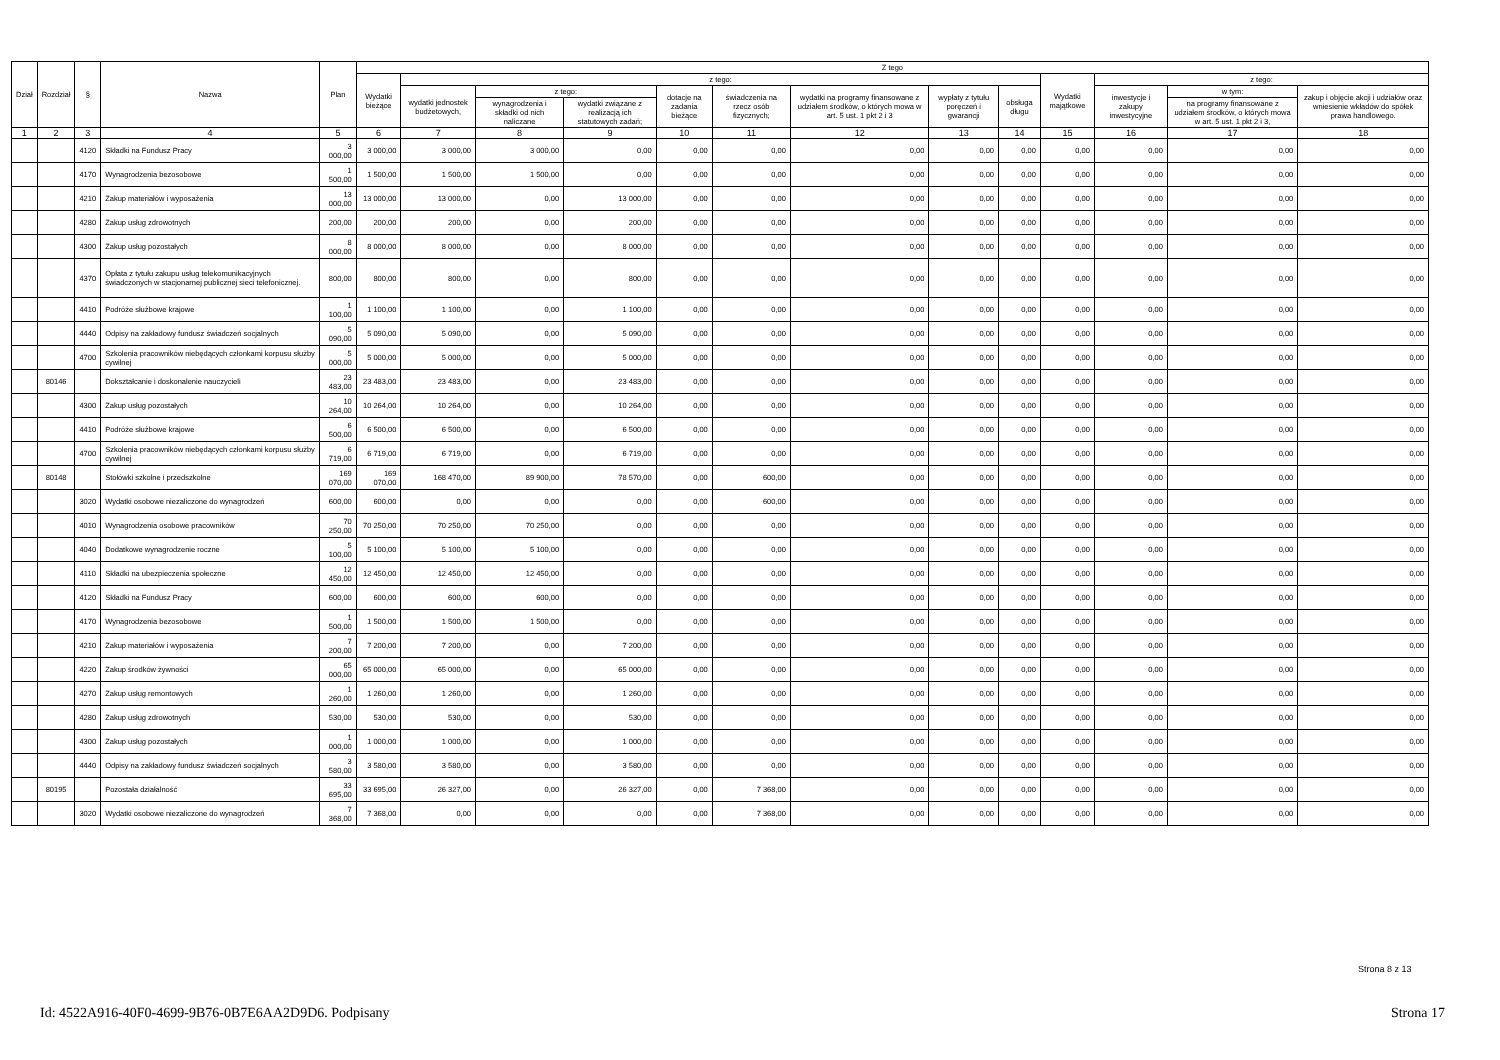| Dział | Rozdział | § | Nazwa | Plan | Z tego | | | | | | | | | | | | |
| --- | --- | --- | --- | --- | --- | --- | --- | --- | --- | --- | --- | --- | --- | --- | --- | --- | --- |
| | | | | | Wydatki bieżące | z tego: | | | | | | | | Wydatki majątkowe | z tego: | | |
| | | | | | | wydatki jednostek budżetowych, | z tego: | | dotacje na zadania bieżące | świadczenia na rzecz osób fizycznych; | wydatki na programy finansowane z udziałem środków, o których mowa w art. 5 ust. 1 pkt 2 i 3 | wypłaty z tytułu poręczeń i gwarancji | obsługa długu | | inwestycje i zakupy inwestycyjne | w tym: | zakup i objęcie akcji i udziałów oraz wniesienie wkładów do spółek prawa handlowego. |
| | | | | | | | wynagrodzenia i składki od nich naliczane | wydatki związane z realizacją ich statutowych zadań; | | | | | | | | na programy finansowane z udziałem środków, o których mowa w art. 5 ust. 1 pkt 2 i 3, | |
| 1 | 2 | 3 | 4 | 5 | 6 | 7 | 8 | 9 | 10 | 11 | 12 | 13 | 14 | 15 | 16 | 17 | 18 |
| | | 4120 | Składki na Fundusz Pracy | 3 000,00 | 3 000,00 | 3 000,00 | 3 000,00 | 0,00 | 0,00 | 0,00 | 0,00 | 0,00 | 0,00 | 0,00 | 0,00 | 0,00 | 0,00 |
| | | 4170 | Wynagrodzenia bezosobowe | 1 500,00 | 1 500,00 | 1 500,00 | 1 500,00 | 0,00 | 0,00 | 0,00 | 0,00 | 0,00 | 0,00 | 0,00 | 0,00 | 0,00 | 0,00 |
| | | 4210 | Zakup materiałów i wyposażenia | 13 000,00 | 13 000,00 | 13 000,00 | 0,00 | 13 000,00 | 0,00 | 0,00 | 0,00 | 0,00 | 0,00 | 0,00 | 0,00 | 0,00 | 0,00 |
| | | 4280 | Zakup usług zdrowotnych | 200,00 | 200,00 | 200,00 | 0,00 | 200,00 | 0,00 | 0,00 | 0,00 | 0,00 | 0,00 | 0,00 | 0,00 | 0,00 | 0,00 |
| | | 4300 | Zakup usług pozostałych | 8 000,00 | 8 000,00 | 8 000,00 | 0,00 | 8 000,00 | 0,00 | 0,00 | 0,00 | 0,00 | 0,00 | 0,00 | 0,00 | 0,00 | 0,00 |
| | | 4370 | Opłata z tytułu zakupu usług telekomunikacyjnych świadczonych w stacjonarnej publicznej sieci telefonicznej. | 800,00 | 800,00 | 800,00 | 0,00 | 800,00 | 0,00 | 0,00 | 0,00 | 0,00 | 0,00 | 0,00 | 0,00 | 0,00 | 0,00 |
| | | 4410 | Podróże służbowe krajowe | 1 100,00 | 1 100,00 | 1 100,00 | 0,00 | 1 100,00 | 0,00 | 0,00 | 0,00 | 0,00 | 0,00 | 0,00 | 0,00 | 0,00 | 0,00 |
| | | 4440 | Odpisy na zakładowy fundusz świadczeń socjalnych | 5 090,00 | 5 090,00 | 5 090,00 | 0,00 | 5 090,00 | 0,00 | 0,00 | 0,00 | 0,00 | 0,00 | 0,00 | 0,00 | 0,00 | 0,00 |
| | | 4700 | Szkolenia pracowników niebędących członkami korpusu służby cywilnej | 5 000,00 | 5 000,00 | 5 000,00 | 0,00 | 5 000,00 | 0,00 | 0,00 | 0,00 | 0,00 | 0,00 | 0,00 | 0,00 | 0,00 | 0,00 |
| | 80146 | | Dokształcanie i doskonalenie nauczycieli | 23 483,00 | 23 483,00 | 23 483,00 | 0,00 | 23 483,00 | 0,00 | 0,00 | 0,00 | 0,00 | 0,00 | 0,00 | 0,00 | 0,00 | 0,00 |
| | | 4300 | Zakup usług pozostałych | 10 264,00 | 10 264,00 | 10 264,00 | 0,00 | 10 264,00 | 0,00 | 0,00 | 0,00 | 0,00 | 0,00 | 0,00 | 0,00 | 0,00 | 0,00 |
| | | 4410 | Podróże służbowe krajowe | 6 500,00 | 6 500,00 | 6 500,00 | 0,00 | 6 500,00 | 0,00 | 0,00 | 0,00 | 0,00 | 0,00 | 0,00 | 0,00 | 0,00 | 0,00 |
| | | 4700 | Szkolenia pracowników niebędących członkami korpusu służby cywilnej | 6 719,00 | 6 719,00 | 6 719,00 | 0,00 | 6 719,00 | 0,00 | 0,00 | 0,00 | 0,00 | 0,00 | 0,00 | 0,00 | 0,00 | 0,00 |
| | 80148 | | Stołówki szkolne i przedszkolne | 169 070,00 | 169 070,00 | 168 470,00 | 89 900,00 | 78 570,00 | 0,00 | 600,00 | 0,00 | 0,00 | 0,00 | 0,00 | 0,00 | 0,00 | 0,00 |
| | | 3020 | Wydatki osobowe niezaliczone do wynagrodzeń | 600,00 | 600,00 | 0,00 | 0,00 | 0,00 | 0,00 | 600,00 | 0,00 | 0,00 | 0,00 | 0,00 | 0,00 | 0,00 | 0,00 |
| | | 4010 | Wynagrodzenia osobowe pracowników | 70 250,00 | 70 250,00 | 70 250,00 | 70 250,00 | 0,00 | 0,00 | 0,00 | 0,00 | 0,00 | 0,00 | 0,00 | 0,00 | 0,00 | 0,00 |
| | | 4040 | Dodatkowe wynagrodzenie roczne | 5 100,00 | 5 100,00 | 5 100,00 | 5 100,00 | 0,00 | 0,00 | 0,00 | 0,00 | 0,00 | 0,00 | 0,00 | 0,00 | 0,00 | 0,00 |
| | | 4110 | Składki na ubezpieczenia społeczne | 12 450,00 | 12 450,00 | 12 450,00 | 12 450,00 | 0,00 | 0,00 | 0,00 | 0,00 | 0,00 | 0,00 | 0,00 | 0,00 | 0,00 | 0,00 |
| | | 4120 | Składki na Fundusz Pracy | 600,00 | 600,00 | 600,00 | 600,00 | 0,00 | 0,00 | 0,00 | 0,00 | 0,00 | 0,00 | 0,00 | 0,00 | 0,00 | 0,00 |
| | | 4170 | Wynagrodzenia bezosobowe | 1 500,00 | 1 500,00 | 1 500,00 | 1 500,00 | 0,00 | 0,00 | 0,00 | 0,00 | 0,00 | 0,00 | 0,00 | 0,00 | 0,00 | 0,00 |
| | | 4210 | Zakup materiałów i wyposażenia | 7 200,00 | 7 200,00 | 7 200,00 | 0,00 | 7 200,00 | 0,00 | 0,00 | 0,00 | 0,00 | 0,00 | 0,00 | 0,00 | 0,00 | 0,00 |
| | | 4220 | Zakup środków żywności | 65 000,00 | 65 000,00 | 65 000,00 | 0,00 | 65 000,00 | 0,00 | 0,00 | 0,00 | 0,00 | 0,00 | 0,00 | 0,00 | 0,00 | 0,00 |
| | | 4270 | Zakup usług remontowych | 1 260,00 | 1 260,00 | 1 260,00 | 0,00 | 1 260,00 | 0,00 | 0,00 | 0,00 | 0,00 | 0,00 | 0,00 | 0,00 | 0,00 | 0,00 |
| | | 4280 | Zakup usług zdrowotnych | 530,00 | 530,00 | 530,00 | 0,00 | 530,00 | 0,00 | 0,00 | 0,00 | 0,00 | 0,00 | 0,00 | 0,00 | 0,00 | 0,00 |
| | | 4300 | Zakup usług pozostałych | 1 000,00 | 1 000,00 | 1 000,00 | 0,00 | 1 000,00 | 0,00 | 0,00 | 0,00 | 0,00 | 0,00 | 0,00 | 0,00 | 0,00 | 0,00 |
| | | 4440 | Odpisy na zakładowy fundusz świadczeń socjalnych | 3 580,00 | 3 580,00 | 3 580,00 | 0,00 | 3 580,00 | 0,00 | 0,00 | 0,00 | 0,00 | 0,00 | 0,00 | 0,00 | 0,00 | 0,00 |
| | 80195 | | Pozostała działalność | 33 695,00 | 33 695,00 | 26 327,00 | 0,00 | 26 327,00 | 0,00 | 7 368,00 | 0,00 | 0,00 | 0,00 | 0,00 | 0,00 | 0,00 | 0,00 |
| | | 3020 | Wydatki osobowe niezaliczone do wynagrodzeń | 7 368,00 | 7 368,00 | 0,00 | 0,00 | 0,00 | 0,00 | 7 368,00 | 0,00 | 0,00 | 0,00 | 0,00 | 0,00 | 0,00 | 0,00 |
Strona 8 z 13
Id: 4522A916-40F0-4699-9B76-0B7E6AA2D9D6. Podpisany Strona 17